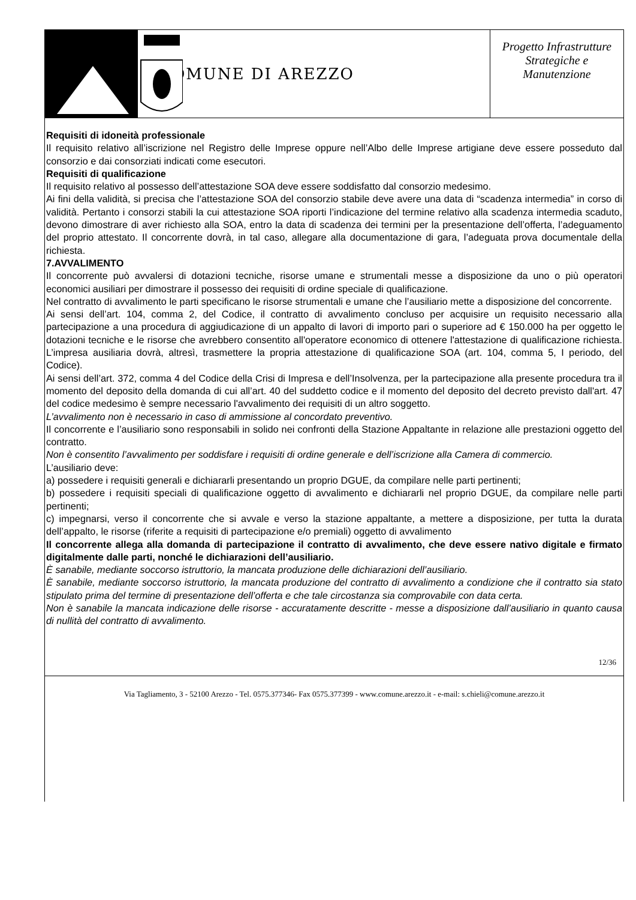COMUNE DI AREZZO
Progetto Infrastrutture
Strategiche e
Manutenzione
Requisiti di idoneità professionale
Il requisito relativo all’iscrizione nel Registro delle Imprese oppure nell’Albo delle Imprese artigiane deve essere posseduto dal consorzio e dai consorziati indicati come esecutori.
Requisiti di qualificazione
Il requisito relativo al possesso dell’attestazione SOA deve essere soddisfatto dal consorzio medesimo.
Ai fini della validità, si precisa che l’attestazione SOA del consorzio stabile deve avere una data di “scadenza intermedia” in corso di validità. Pertanto i consorzi stabili la cui attestazione SOA riporti l’indicazione del termine relativo alla scadenza intermedia scaduto, devono dimostrare di aver richiesto alla SOA, entro la data di scadenza dei termini per la presentazione dell’offerta, l’adeguamento del proprio attestato. Il concorrente dovrà, in tal caso, allegare alla documentazione di gara, l’adeguata prova documentale della richiesta.
7.AVVALIMENTO
Il concorrente può avvalersi di dotazioni tecniche, risorse umane e strumentali messe a disposizione da uno o più operatori economici ausiliari per dimostrare il possesso dei requisiti di ordine speciale di qualificazione.
Nel contratto di avvalimento le parti specificano le risorse strumentali e umane che l’ausiliario mette a disposizione del concorrente.
Ai sensi dell’art. 104, comma 2, del Codice, il contratto di avvalimento concluso per acquisire un requisito necessario alla partecipazione a una procedura di aggiudicazione di un appalto di lavori di importo pari o superiore ad € 150.000 ha per oggetto le dotazioni tecniche e le risorse che avrebbero consentito all'operatore economico di ottenere l'attestazione di qualificazione richiesta. L’impresa ausiliaria dovrà, altresì, trasmettere la propria attestazione di qualificazione SOA (art. 104, comma 5, I periodo, del Codice).
Ai sensi dell’art. 372, comma 4 del Codice della Crisi di Impresa e dell’Insolvenza, per la partecipazione alla presente procedura tra il momento del deposito della domanda di cui all’art. 40 del suddetto codice e il momento del deposito del decreto previsto dall'art. 47 del codice medesimo è sempre necessario l'avvalimento dei requisiti di un altro soggetto.
L’avvalimento non è necessario in caso di ammissione al concordato preventivo.
Il concorrente e l’ausiliario sono responsabili in solido nei confronti della Stazione Appaltante in relazione alle prestazioni oggetto del contratto.
Non è consentito l’avvalimento per soddisfare i requisiti di ordine generale e dell’iscrizione alla Camera di commercio.
L’ausiliario deve:
a) possedere i requisiti generali e dichiararli presentando un proprio DGUE, da compilare nelle parti pertinenti;
b) possedere i requisiti speciali di qualificazione oggetto di avvalimento e dichiararli nel proprio DGUE, da compilare nelle parti pertinenti;
c) impegnarsi, verso il concorrente che si avvale e verso la stazione appaltante, a mettere a disposizione, per tutta la durata dell’appalto, le risorse (riferite a requisiti di partecipazione e/o premiali) oggetto di avvalimento
Il concorrente allega alla domanda di partecipazione il contratto di avvalimento, che deve essere nativo digitale e firmato digitalmente dalle parti, nonché le dichiarazioni dell’ausiliario.
È sanabile, mediante soccorso istruttorio, la mancata produzione delle dichiarazioni dell’ausiliario.
È sanabile, mediante soccorso istruttorio, la mancata produzione del contratto di avvalimento a condizione che il contratto sia stato stipulato prima del termine di presentazione dell’offerta e che tale circostanza sia comprovabile con data certa.
Non è sanabile la mancata indicazione delle risorse - accuratamente descritte - messe a disposizione dall’ausiliario in quanto causa di nullità del contratto di avvalimento.
12/36
Via Tagliamento, 3 - 52100 Arezzo - Tel. 0575.377346- Fax 0575.377399 - www.comune.arezzo.it - e-mail: s.chieli@comune.arezzo.it